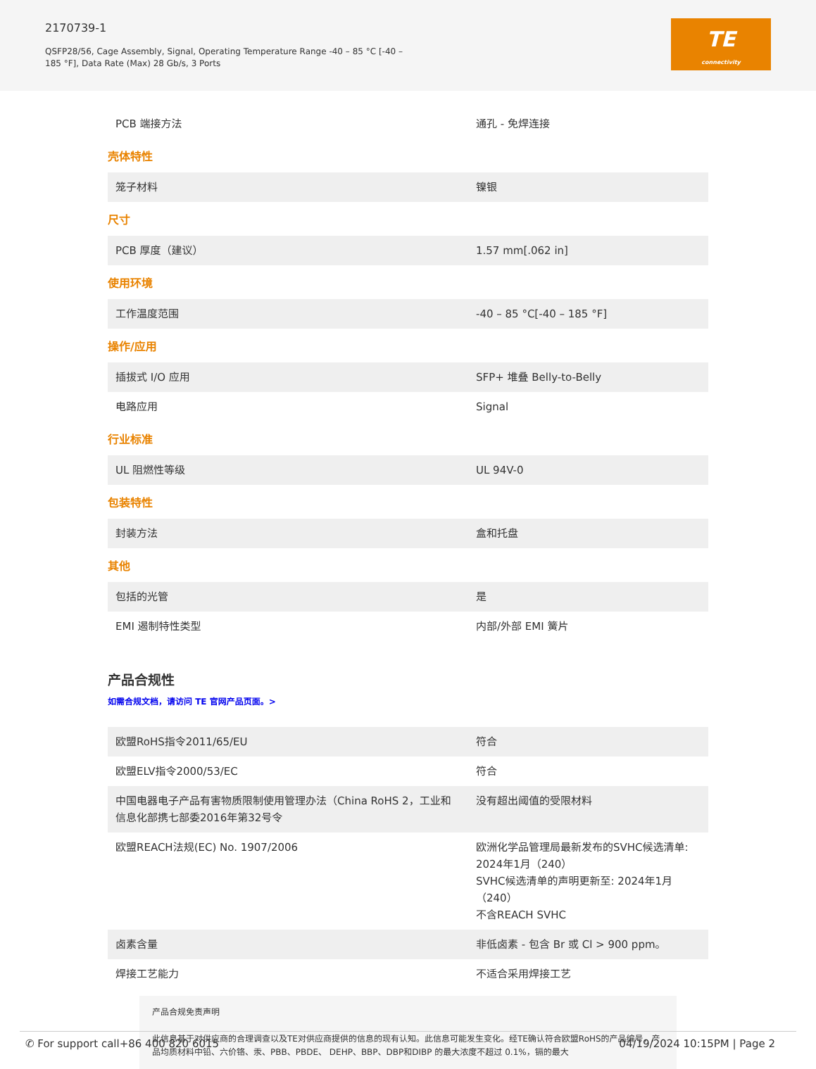2170739-1
QSFP28/56, Cage Assembly, Signal, Operating Temperature Range -40 – 85 °C [-40 – 185 °F], Data Rate (Max) 28 Gb/s, 3 Ports
TE
connectivity
| PCB 端接方法 | 通孔 - 免焊连接 |
壳体特性
| 笼子材料 | 镍银 |
尺寸
| PCB 厚度（建议） | 1.57 mm[.062 in] |
使用环境
| 工作温度范围 | -40 – 85 °C[-40 – 185 °F] |
操作/应用
| 插拔式 I/O 应用 | SFP+ 堆叠 Belly-to-Belly |
| 电路应用 | Signal |
行业标准
| UL 阻燃性等级 | UL 94V-0 |
包装特性
| 封装方法 | 盒和托盘 |
其他
| 包括的光管 | 是 |
| EMI 遏制特性类型 | 内部/外部 EMI 簧片 |
产品合规性
如需合规文档，请访问 TE 官网产品页面。>
| 欧盟RoHS指令2011/65/EU | 符合 |
| 欧盟ELV指令2000/53/EC | 符合 |
| 中国电器电子产品有害物质限制使用管理办法（China RoHS 2，工业和信息化部携七部委2016年第32号令 | 没有超出阈值的受限材料 |
| 欧盟REACH法规(EC) No. 1907/2006 | 欧洲化学品管理局最新发布的SVHC候选清单: 2024年1月（240） SVHC候选清单的声明更新至: 2024年1月（240） 不含REACH SVHC |
| 卤素含量 | 非低卤素 - 包含 Br 或 Cl > 900 ppm。 |
| 焊接工艺能力 | 不适合采用焊接工艺 |
产品合规免责声明
此信息基于对供应商的合理调查以及TE对供应商提供的信息的现有认知。此信息可能发生变化。经TE确认符合欧盟RoHS的产品编号，产品均质材料中铅、六价铬、汞、PBB、PBDE、 DEHP、BBP、DBP和DIBP 的最大浓度不超过 0.1%，镉的最大
✆ For support call+86 400 820 6015 04/19/2024 10:15PM | Page 2